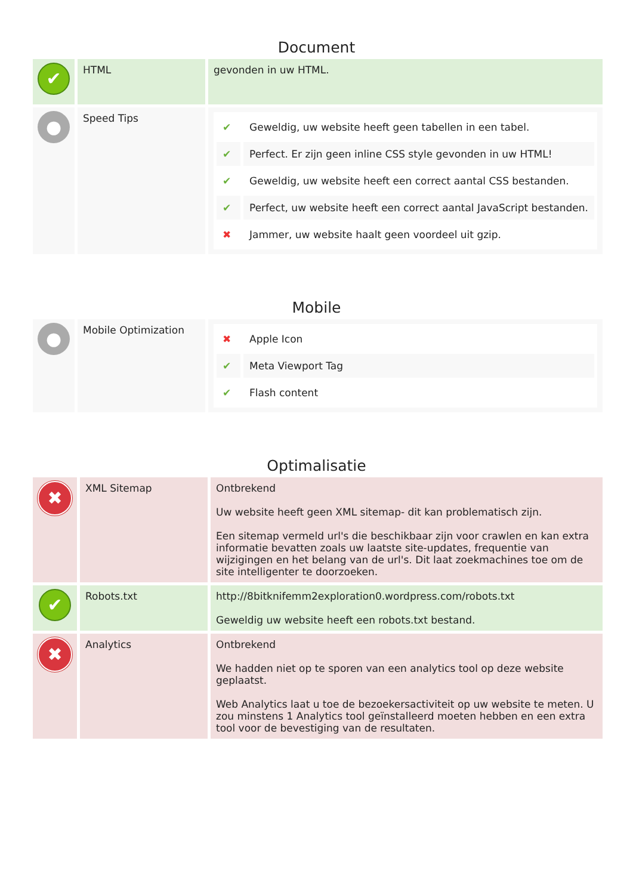Document
| ✔ | HTML | gevonden in uw HTML. |
| ● | Speed Tips | / ✔ / Geweldig, uw website heeft geen tabellen in een tabel. / / ✔ / Perfect. Er zijn geen inline CSS style gevonden in uw HTML! / / ✔ / Geweldig, uw website heeft een correct aantal CSS bestanden. / / ✔ / Perfect, uw website heeft een correct aantal JavaScript bestanden. / / ✖ / Jammer, uw website haalt geen voordeel uit gzip. / |
Mobile
| ● | Mobile Optimization | / ✖ / Apple Icon / / ✔ / Meta Viewport Tag / / ✔ / Flash content / |
Optimalisatie
| ✖ | XML Sitemap | Ontbrekend Uw website heeft geen XML sitemap- dit kan problematisch zijn. Een sitemap vermeld url's die beschikbaar zijn voor crawlen en kan extra informatie bevatten zoals uw laatste site-updates, frequentie van wijzigingen en het belang van de url's. Dit laat zoekmachines toe om de site intelligenter te doorzoeken. |
| ✔ | Robots.txt | http://8bitknifemm2exploration0.wordpress.com/robots.txt Geweldig uw website heeft een robots.txt bestand. |
| ✖ | Analytics | Ontbrekend We hadden niet op te sporen van een analytics tool op deze website geplaatst. Web Analytics laat u toe de bezoekersactiviteit op uw website te meten. U zou minstens 1 Analytics tool geïnstalleerd moeten hebben en een extra tool voor de bevestiging van de resultaten. |